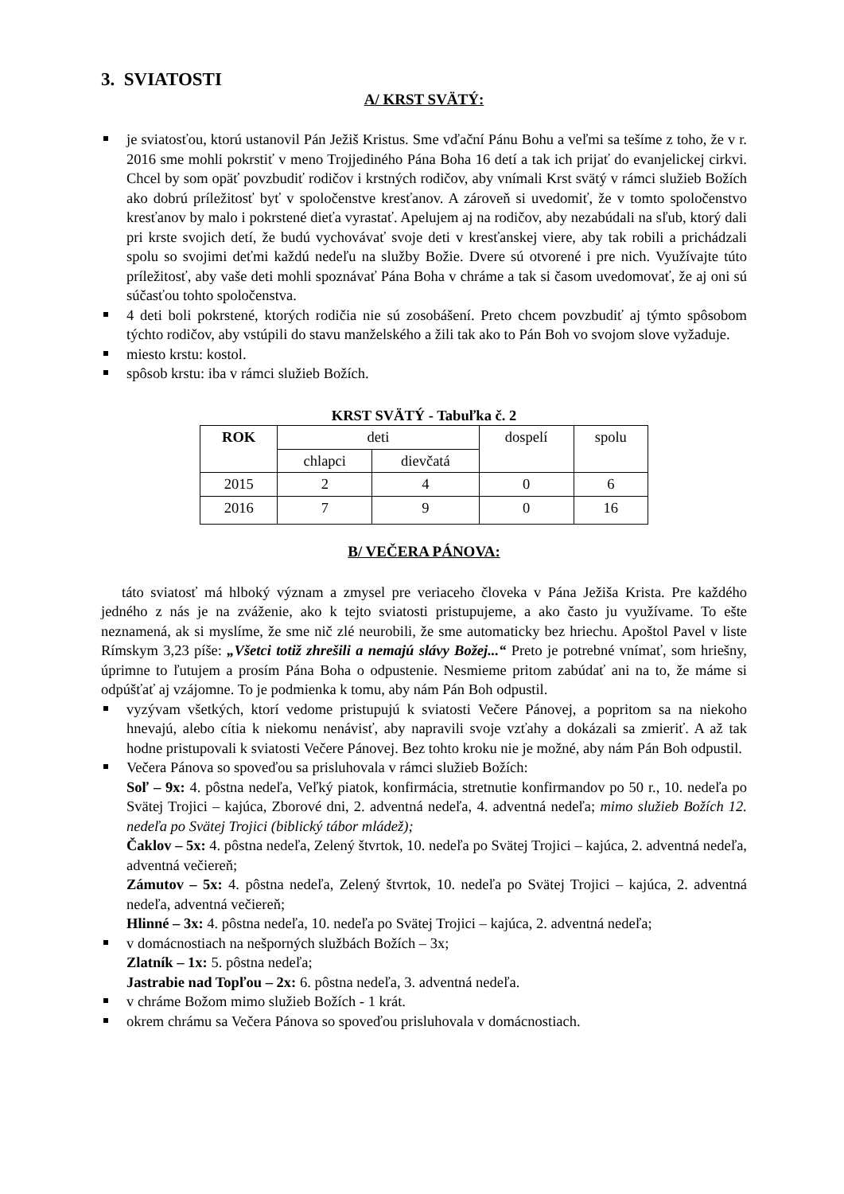3. SVIATOSTI
A/ KRST SVÄTÝ:
je sviatosťou, ktorú ustanovil Pán Ježiš Kristus. Sme vďační Pánu Bohu a veľmi sa tešíme z toho, že v r. 2016 sme mohli pokrstiť v meno Trojjediného Pána Boha 16 detí a tak ich prijať do evanjelickej cirkvi. Chcel by som opäť povzbudiť rodičov i krstných rodičov, aby vnímali Krst svätý v rámci služieb Božích ako dobrú príležitosť byť v spoločenstve kresťanov. A zároveň si uvedomiť, že v tomto spoločenstvo kresťanov by malo i pokrstené dieťa vyrastať. Apelujem aj na rodičov, aby nezabúdali na sľub, ktorý dali pri krste svojich detí, že budú vychovávať svoje deti v kresťanskej viere, aby tak robili a prichádzali spolu so svojimi deťmi každú nedeľu na služby Božie. Dvere sú otvorené i pre nich. Využívajte túto príležitosť, aby vaše deti mohli spoznávať Pána Boha v chráme a tak si časom uvedomovať, že aj oni sú súčasťou tohto spoločenstva.
4 deti boli pokrstené, ktorých rodičia nie sú zosobášení. Preto chcem povzbudiť aj týmto spôsobom týchto rodičov, aby vstúpili do stavu manželského a žili tak ako to Pán Boh vo svojom slove vyžaduje.
miesto krstu: kostol.
spôsob krstu: iba v rámci služieb Božích.
KRST SVÄTÝ - Tabuľka č. 2
| ROK | deti | | dospelí | spolu |
| --- | --- | --- | --- | --- |
| | chlapci | dievčatá | | |
| 2015 | 2 | 4 | 0 | 6 |
| 2016 | 7 | 9 | 0 | 16 |
B/ VEČERA PÁNOVA:
táto sviatosť má hlboký význam a zmysel pre veriaceho človeka v Pána Ježiša Krista. Pre každého jedného z nás je na zváženie, ako k tejto sviatosti pristupujeme, a ako často ju využívame. To ešte neznamená, ak si myslíme, že sme nič zlé neurobili, že sme automaticky bez hriechu. Apoštol Pavel v liste Rímskym 3,23 píše: „Všetci totiž zhrešili a nemajú slávy Božej...“ Preto je potrebné vnímať, som hriešny, úprimne to ľutujem a prosím Pána Boha o odpustenie. Nesmieme pritom zabúdať ani na to, že máme si odpúšťať aj vzájomne. To je podmienka k tomu, aby nám Pán Boh odpustil.
vyzývam všetkých, ktorí vedome pristupujú k sviatosti Večere Pánovej, a popritom sa na niekoho hnevajú, alebo cítia k niekomu nenávisť, aby napravili svoje vzťahy a dokázali sa zmieriť. A až tak hodne pristupovali k sviatosti Večere Pánovej. Bez tohto kroku nie je možné, aby nám Pán Boh odpustil.
Večera Pánova so spoveďou sa prisluhovala v rámci služieb Božích:
Soľ – 9x: 4. pôstna nedeľa, Veľký piatok, konfirmácia, stretnutie konfirmandov po 50 r., 10. nedeľa po Svätej Trojici – kajúca, Zborové dni, 2. adventná nedeľa, 4. adventná nedeľa; mimo služieb Božích 12. nedeľa po Svätej Trojici (biblický tábor mládež);
Čaklov – 5x: 4. pôstna nedeľa, Zelený štvrtok, 10. nedeľa po Svätej Trojici – kajúca, 2. adventná nedeľa, adventná večiereň;
Zámutov – 5x: 4. pôstna nedeľa, Zelený štvrtok, 10. nedeľa po Svätej Trojici – kajúca, 2. adventná nedeľa, adventná večiereň;
Hlinné – 3x: 4. pôstna nedeľa, 10. nedeľa po Svätej Trojici – kajúca, 2. adventná nedeľa;
v domácnostiach na nešporných službách Božích – 3x;
Zlatník – 1x: 5. pôstna nedeľa;
Jastrabie nad Topľou – 2x: 6. pôstna nedeľa, 3. adventná nedeľa.
v chráme Božom mimo služieb Božích - 1 krát.
okrem chrámu sa Večera Pánova so spoveďou prisluhovala v domácnostiach.